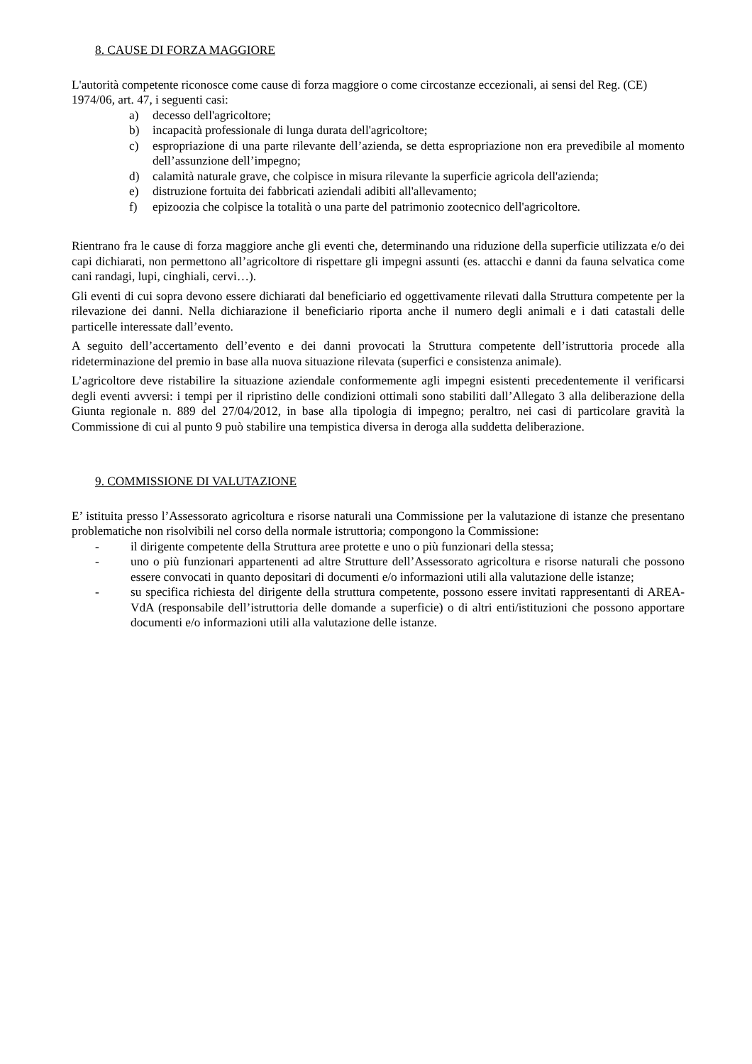8. CAUSE DI FORZA MAGGIORE
L'autorità competente riconosce come cause di forza maggiore o come circostanze eccezionali, ai sensi del Reg. (CE) 1974/06, art. 47, i seguenti casi:
a) decesso dell'agricoltore;
b) incapacità professionale di lunga durata dell'agricoltore;
c) espropriazione di una parte rilevante dell’azienda, se detta espropriazione non era prevedibile al momento dell’assunzione dell’impegno;
d) calamità naturale grave, che colpisce in misura rilevante la superficie agricola dell'azienda;
e) distruzione fortuita dei fabbricati aziendali adibiti all'allevamento;
f) epizoozia che colpisce la totalità o una parte del patrimonio zootecnico dell'agricoltore.
Rientrano fra le cause di forza maggiore anche gli eventi che, determinando una riduzione della superficie utilizzata e/o dei capi dichiarati, non permettono all’agricoltore di rispettare gli impegni assunti (es. attacchi e danni da fauna selvatica come cani randagi, lupi, cinghiali, cervi…).
Gli eventi di cui sopra devono essere dichiarati dal beneficiario ed oggettivamente rilevati dalla Struttura competente per la rilevazione dei danni. Nella dichiarazione il beneficiario riporta anche il numero degli animali e i dati catastali delle particelle interessate dall’evento.
A seguito dell’accertamento dell’evento e dei danni provocati la Struttura competente dell’istruttoria procede alla rideterminazione del premio in base alla nuova situazione rilevata (superfici e consistenza animale).
L’agricoltore deve ristabilire la situazione aziendale conformemente agli impegni esistenti precedentemente il verificarsi degli eventi avversi: i tempi per il ripristino delle condizioni ottimali sono stabiliti dall’Allegato 3 alla deliberazione della Giunta regionale n. 889 del 27/04/2012, in base alla tipologia di impegno; peraltro, nei casi di particolare gravità la Commissione di cui al punto 9 può stabilire una tempistica diversa in deroga alla suddetta deliberazione.
9. COMMISSIONE DI VALUTAZIONE
E’ istituita presso l’Assessorato agricoltura e risorse naturali una Commissione per la valutazione di istanze che presentano problematiche non risolvibili nel corso della normale istruttoria; compongono la Commissione:
- il dirigente competente della Struttura aree protette e uno o più funzionari della stessa;
- uno o più funzionari appartenenti ad altre Strutture dell’Assessorato agricoltura e risorse naturali che possono essere convocati in quanto depositari di documenti e/o informazioni utili alla valutazione delle istanze;
- su specifica richiesta del dirigente della struttura competente, possono essere invitati rappresentanti di AREA-VdA (responsabile dell’istruttoria delle domande a superficie) o di altri enti/istituzioni che possono apportare documenti e/o informazioni utili alla valutazione delle istanze.